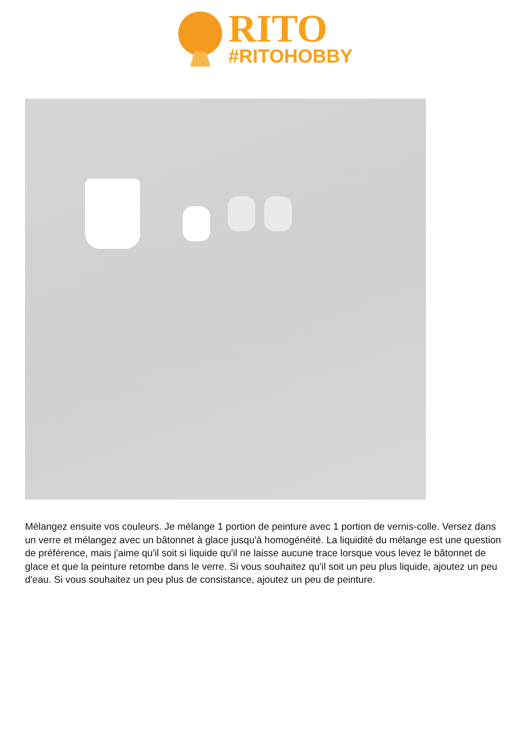RITO
#RITOHOBBY
Mélangez ensuite vos couleurs. Je mélange 1 portion de peinture avec 1 portion de vernis-colle. Versez dans un verre et mélangez avec un bâtonnet à glace jusqu'à homogénéité. La liquidité du mélange est une question de préférence, mais j'aime qu'il soit si liquide qu'il ne laisse aucune trace lorsque vous levez le bâtonnet de glace et que la peinture retombe dans le verre. Si vous souhaitez qu'il soit un peu plus liquide, ajoutez un peu d'eau. Si vous souhaitez un peu plus de consistance, ajoutez un peu de peinture.